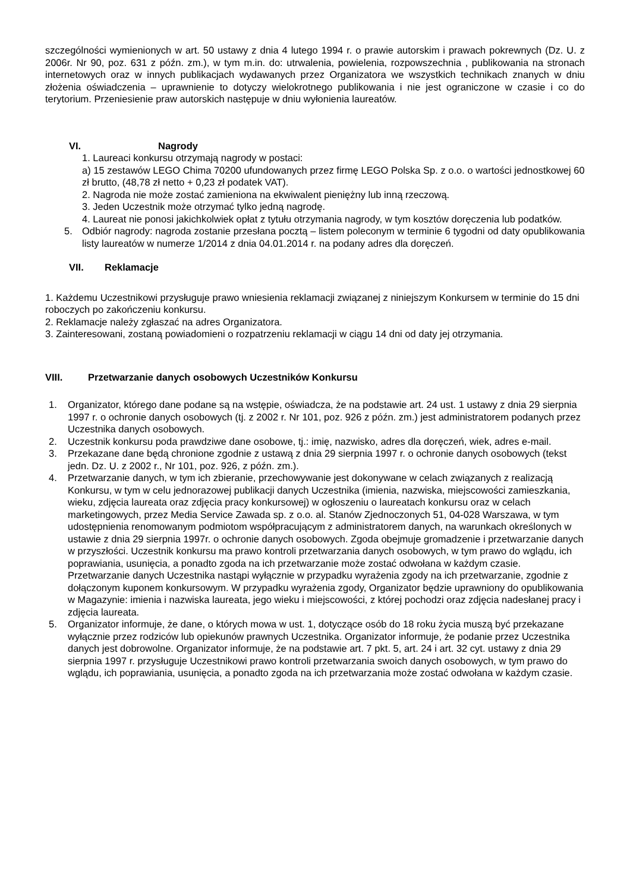szczególności wymienionych w art. 50 ustawy z dnia 4 lutego 1994 r. o prawie autorskim i prawach pokrewnych (Dz. U. z 2006r. Nr 90, poz. 631 z późn. zm.), w tym m.in. do: utrwalenia, powielenia, rozpowszechnia , publikowania na stronach internetowych oraz w innych publikacjach wydawanych przez Organizatora we wszystkich technikach znanych w dniu złożenia oświadczenia – uprawnienie to dotyczy wielokrotnego publikowania i nie jest ograniczone w czasie i co do terytorium. Przeniesienie praw autorskich następuje w dniu wyłonienia laureatów.
VI. Nagrody
1. Laureaci konkursu otrzymają nagrody w postaci:
a) 15 zestawów LEGO Chima 70200 ufundowanych przez firmę LEGO Polska Sp. z o.o. o wartości jednostkowej 60 zł brutto, (48,78 zł netto + 0,23 zł podatek VAT).
2. Nagroda nie może zostać zamieniona na ekwiwalent pieniężny lub inną rzeczową.
3. Jeden Uczestnik może otrzymać tylko jedną nagrodę.
4. Laureat nie ponosi jakichkolwiek opłat z tytułu otrzymania nagrody, w tym kosztów doręczenia lub podatków.
5. Odbiór nagrody: nagroda zostanie przesłana pocztą – listem poleconym w terminie 6 tygodni od daty opublikowania listy laureatów w numerze 1/2014 z dnia 04.01.2014 r. na podany adres dla doręczeń.
VII. Reklamacje
1. Każdemu Uczestnikowi przysługuje prawo wniesienia reklamacji związanej z niniejszym Konkursem w terminie do 15 dni roboczych po zakończeniu konkursu.
2. Reklamacje należy zgłaszać na adres Organizatora.
3. Zainteresowani, zostaną powiadomieni o rozpatrzeniu reklamacji w ciągu 14 dni od daty jej otrzymania.
VIII. Przetwarzanie danych osobowych Uczestników Konkursu
1. Organizator, którego dane podane są na wstępie, oświadcza, że na podstawie art. 24 ust. 1 ustawy z dnia 29 sierpnia 1997 r. o ochronie danych osobowych (tj. z 2002 r. Nr 101, poz. 926 z późn. zm.) jest administratorem podanych przez Uczestnika danych osobowych.
2. Uczestnik konkursu poda prawdziwe dane osobowe, tj.: imię, nazwisko, adres dla doręczeń, wiek, adres e-mail.
3. Przekazane dane będą chronione zgodnie z ustawą z dnia 29 sierpnia 1997 r. o ochronie danych osobowych (tekst jedn. Dz. U. z 2002 r., Nr 101, poz. 926, z późn. zm.).
4. Przetwarzanie danych, w tym ich zbieranie, przechowywanie jest dokonywane w celach związanych z realizacją Konkursu, w tym w celu jednorazowej publikacji danych Uczestnika (imienia, nazwiska, miejscowości zamieszkania, wieku, zdjęcia laureata oraz zdjęcia pracy konkursowej) w ogłoszeniu o laureatach konkursu oraz w celach marketingowych, przez Media Service Zawada sp. z o.o. al. Stanów Zjednoczonych 51, 04-028 Warszawa, w tym udostępnienia renomowanym podmiotom współpracującym z administratorem danych, na warunkach określonych w ustawie z dnia 29 sierpnia 1997r. o ochronie danych osobowych. Zgoda obejmuje gromadzenie i przetwarzanie danych w przyszłości. Uczestnik konkursu ma prawo kontroli przetwarzania danych osobowych, w tym prawo do wglądu, ich poprawiania, usunięcia, a ponadto zgoda na ich przetwarzanie może zostać odwołana w każdym czasie. Przetwarzanie danych Uczestnika nastąpi wyłącznie w przypadku wyrażenia zgody na ich przetwarzanie, zgodnie z dołączonym kuponem konkursowym. W przypadku wyrażenia zgody, Organizator będzie uprawniony do opublikowania w Magazynie: imienia i nazwiska laureata, jego wieku i miejscowości, z której pochodzi oraz zdjęcia nadesłanej pracy i zdjęcia laureata.
5. Organizator informuje, że dane, o których mowa w ust. 1, dotyczące osób do 18 roku życia muszą być przekazane wyłącznie przez rodziców lub opiekunów prawnych Uczestnika. Organizator informuje, że podanie przez Uczestnika danych jest dobrowolne. Organizator informuje, że na podstawie art. 7 pkt. 5, art. 24 i art. 32 cyt. ustawy z dnia 29 sierpnia 1997 r. przysługuje Uczestnikowi prawo kontroli przetwarzania swoich danych osobowych, w tym prawo do wglądu, ich poprawiania, usunięcia, a ponadto zgoda na ich przetwarzania może zostać odwołana w każdym czasie.